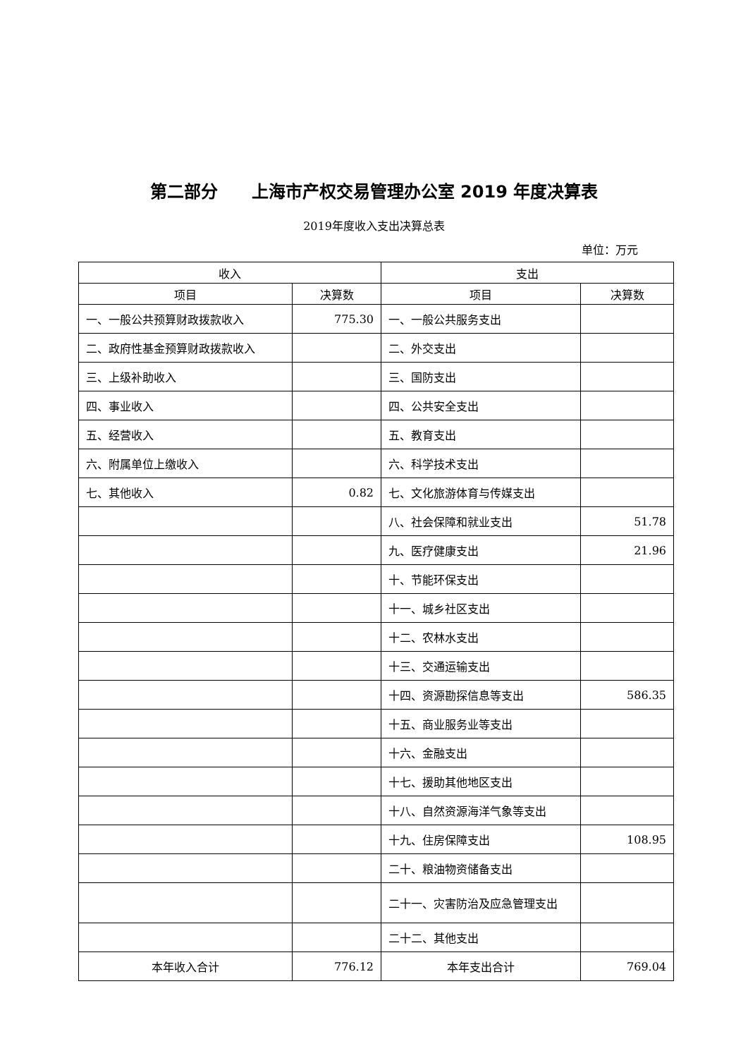第二部分　　上海市产权交易管理办公室 2019 年度决算表
2019年度收入支出决算总表
单位：万元
| 收入 | | 支出 | |
| --- | --- | --- | --- |
| 项目 | 决算数 | 项目 | 决算数 |
| 一、一般公共预算财政拨款收入 | 775.30 | 一、一般公共服务支出 | |
| 二、政府性基金预算财政拨款收入 | | 二、外交支出 | |
| 三、上级补助收入 | | 三、国防支出 | |
| 四、事业收入 | | 四、公共安全支出 | |
| 五、经营收入 | | 五、教育支出 | |
| 六、附属单位上缴收入 | | 六、科学技术支出 | |
| 七、其他收入 | 0.82 | 七、文化旅游体育与传媒支出 | |
| | | 八、社会保障和就业支出 | 51.78 |
| | | 九、医疗健康支出 | 21.96 |
| | | 十、节能环保支出 | |
| | | 十一、城乡社区支出 | |
| | | 十二、农林水支出 | |
| | | 十三、交通运输支出 | |
| | | 十四、资源勘探信息等支出 | 586.35 |
| | | 十五、商业服务业等支出 | |
| | | 十六、金融支出 | |
| | | 十七、援助其他地区支出 | |
| | | 十八、自然资源海洋气象等支出 | |
| | | 十九、住房保障支出 | 108.95 |
| | | 二十、粮油物资储备支出 | |
| | | 二十一、灾害防治及应急管理支出 | |
| | | 二十二、其他支出 | |
| 本年收入合计 | 776.12 | 本年支出合计 | 769.04 |